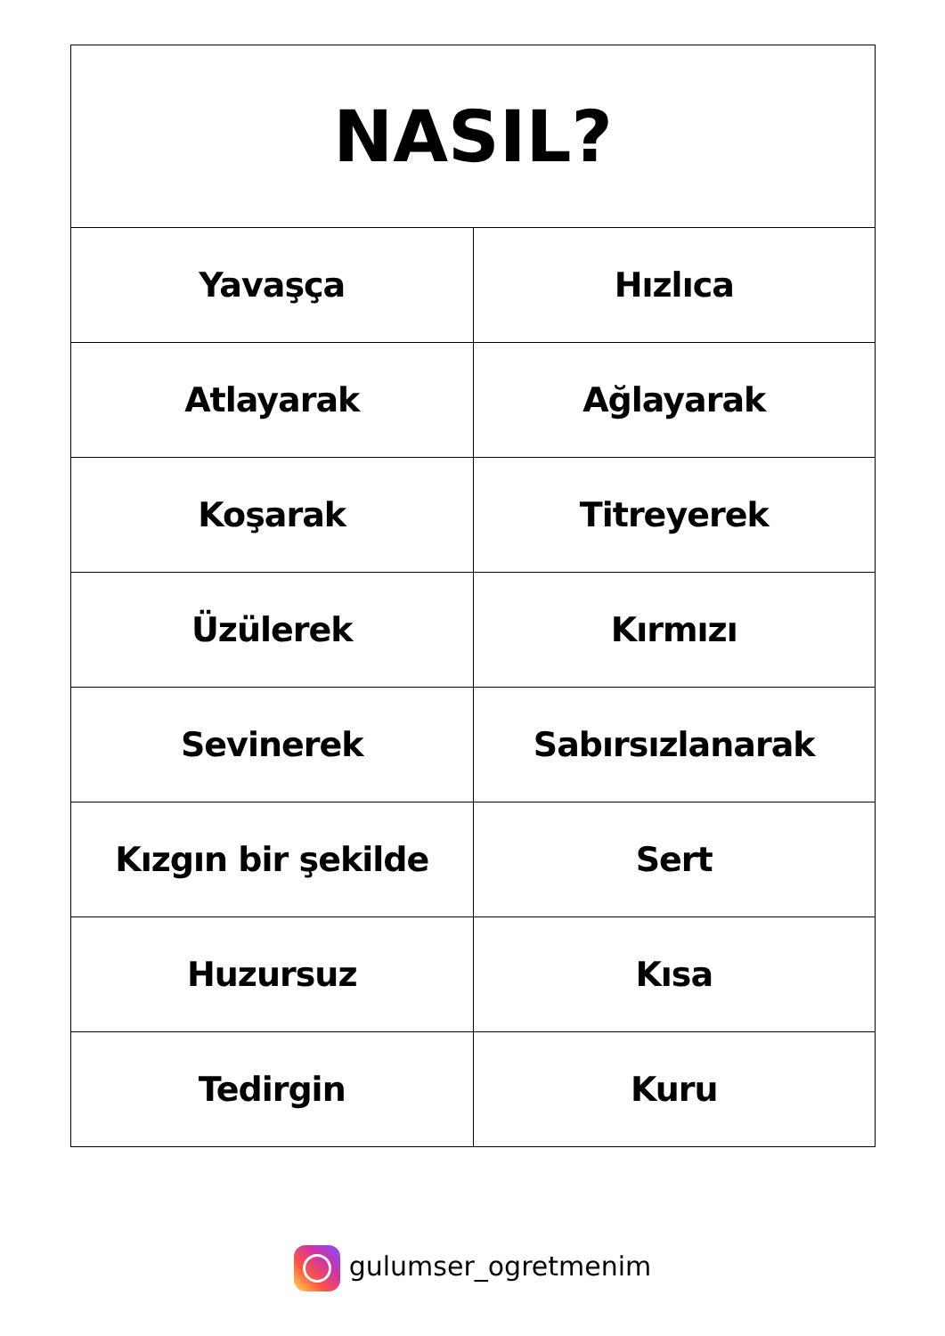| NASIL? | |
| --- | --- |
| Yavaşça | Hızlıca |
| Atlayarak | Ağlayarak |
| Koşarak | Titreyerek |
| Üzülerek | Kırmızı |
| Sevinerek | Sabırsızlanarak |
| Kızgın bir şekilde | Sert |
| Huzursuz | Kısa |
| Tedirgin | Kuru |
gulumser_ogretmenim